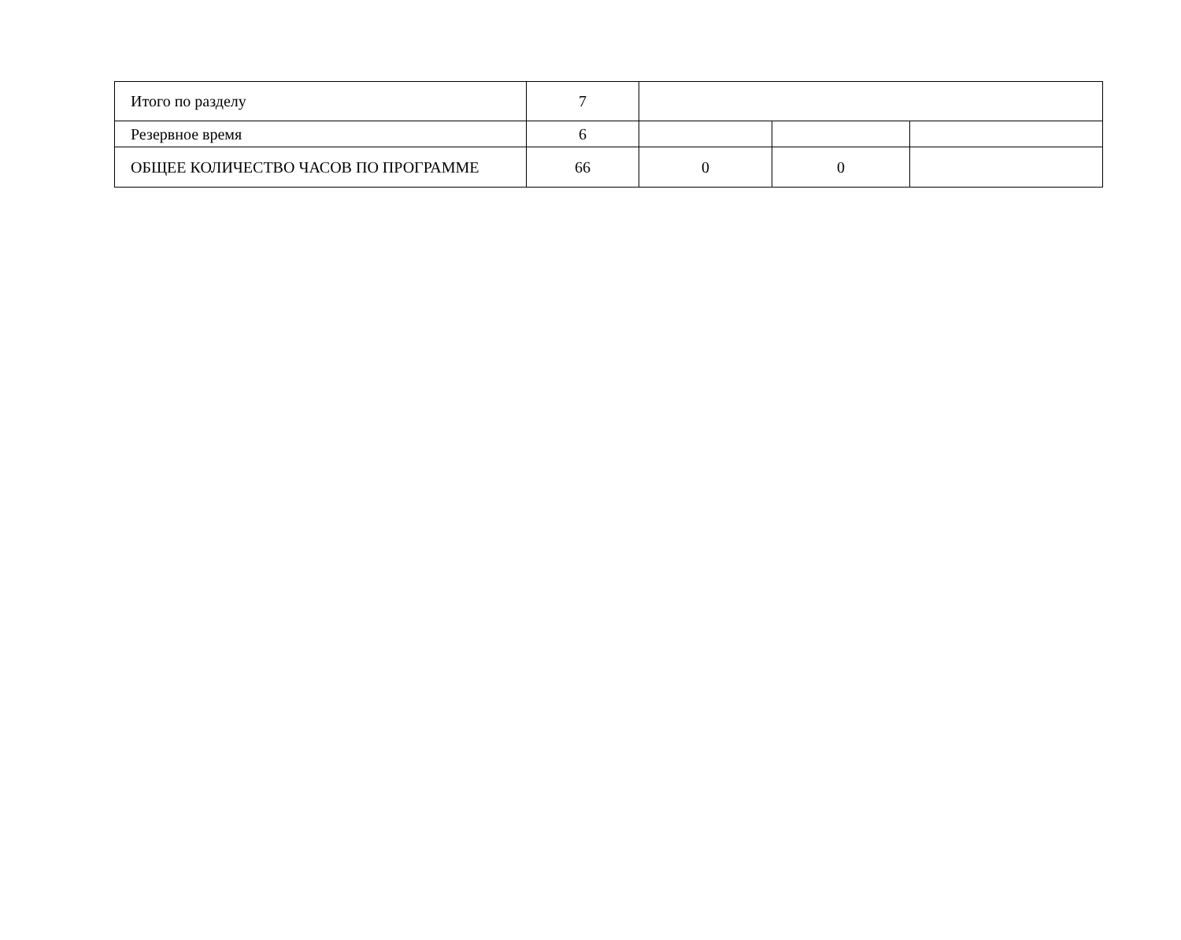| Итого по разделу | 7 | | | |
| Резервное время | 6 | | | |
| ОБЩЕЕ КОЛИЧЕСТВО ЧАСОВ ПО ПРОГРАММЕ | 66 | 0 | 0 | |